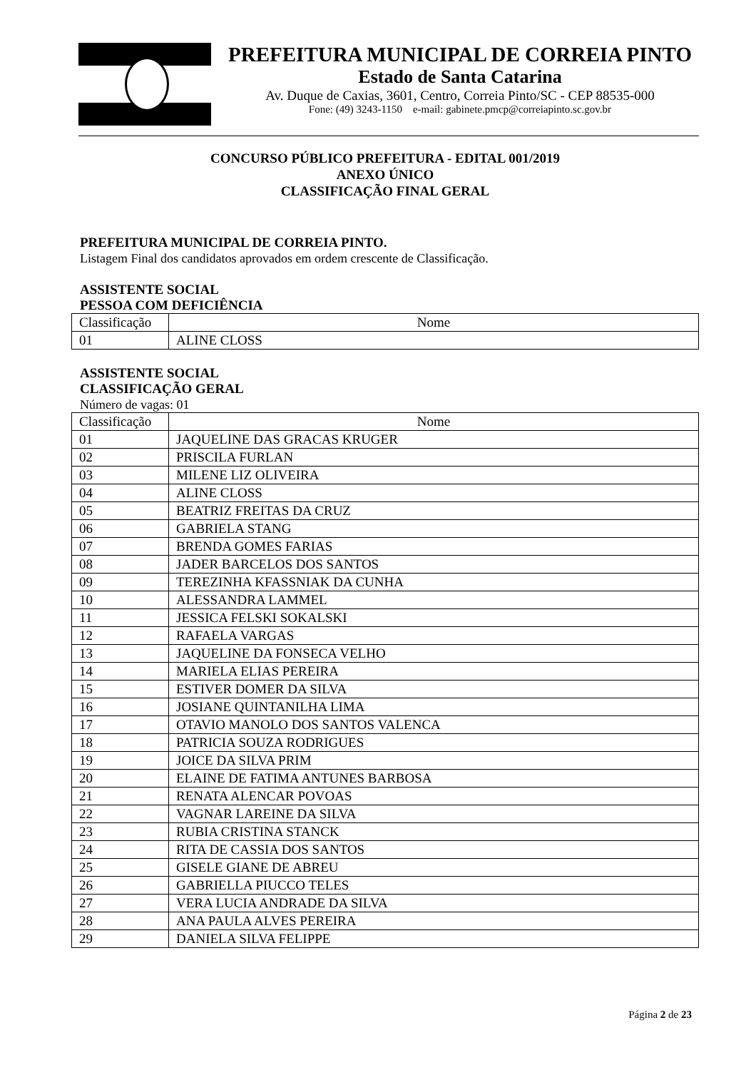PREFEITURA MUNICIPAL DE CORREIA PINTO
Estado de Santa Catarina
Av. Duque de Caxias, 3601, Centro, Correia Pinto/SC - CEP 88535-000
Fone: (49) 3243-1150 e-mail: gabinete.pmcp@correiapinto.sc.gov.br
CONCURSO PÚBLICO PREFEITURA - EDITAL 001/2019
ANEXO ÚNICO
CLASSIFICAÇÃO FINAL GERAL
PREFEITURA MUNICIPAL DE CORREIA PINTO.
Listagem Final dos candidatos aprovados em ordem crescente de Classificação.
ASSISTENTE SOCIAL
PESSOA COM DEFICIÊNCIA
| Classificação | Nome |
| --- | --- |
| 01 | ALINE CLOSS |
ASSISTENTE SOCIAL
CLASSIFICAÇÃO GERAL
Número de vagas: 01
| Classificação | Nome |
| --- | --- |
| 01 | JAQUELINE DAS GRACAS KRUGER |
| 02 | PRISCILA FURLAN |
| 03 | MILENE LIZ OLIVEIRA |
| 04 | ALINE CLOSS |
| 05 | BEATRIZ FREITAS DA CRUZ |
| 06 | GABRIELA STANG |
| 07 | BRENDA GOMES FARIAS |
| 08 | JADER BARCELOS DOS SANTOS |
| 09 | TEREZINHA KFASSNIAK DA CUNHA |
| 10 | ALESSANDRA LAMMEL |
| 11 | JESSICA FELSKI SOKALSKI |
| 12 | RAFAELA VARGAS |
| 13 | JAQUELINE DA FONSECA VELHO |
| 14 | MARIELA ELIAS PEREIRA |
| 15 | ESTIVER DOMER DA SILVA |
| 16 | JOSIANE QUINTANILHA LIMA |
| 17 | OTAVIO MANOLO DOS SANTOS VALENCA |
| 18 | PATRICIA SOUZA RODRIGUES |
| 19 | JOICE DA SILVA PRIM |
| 20 | ELAINE DE FATIMA ANTUNES BARBOSA |
| 21 | RENATA ALENCAR POVOAS |
| 22 | VAGNAR LAREINE DA SILVA |
| 23 | RUBIA CRISTINA STANCK |
| 24 | RITA DE CASSIA DOS SANTOS |
| 25 | GISELE GIANE DE ABREU |
| 26 | GABRIELLA PIUCCO TELES |
| 27 | VERA LUCIA ANDRADE DA SILVA |
| 28 | ANA PAULA ALVES PEREIRA |
| 29 | DANIELA SILVA FELIPPE |
Página 2 de 23